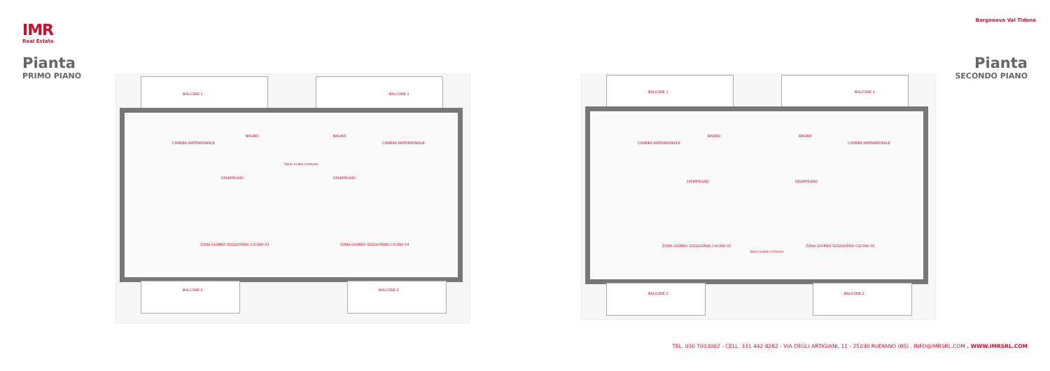IMR
Real Estate
Borgonovo Val Tidone
Pianta
PRIMO PIANO
Pianta
SECONDO PIANO
CAMERA MATRIMONIALE
BAGNO
Vano scala comune
BAGNO
CAMERA MATRIMONIALE
DISIMPEGNO DISIMPEGNO
ZONA GIORNO SOGGIORNO CUCINA 03
ZONA GIORNO SOGGIORNO CUCINA 04
BALCONE 2 BALCONE 2
BALCONE 1 BALCONE 1
CAMERA MATRIMONIALE
BAGNO BAGNO
CAMERA MATRIMONIALE
DISIMPEGNO DISIMPEGNO
ZONA GIORNO SOGGIORNO CUCINA 05
Vano scala comune
ZONA GIORNO SOGGIORNO CUCINA 06
BALCONE 2 BALCONE 2
BALCONE 1 BALCONE 1
TEL. 030 7003002 - CELL. 331 442 8282 - VIA DEGLI ARTIGIANI, 11 - 25030 RUDIANO (BS) . INFO@IMRSRL.COM . WWW.IMRSRL.COM